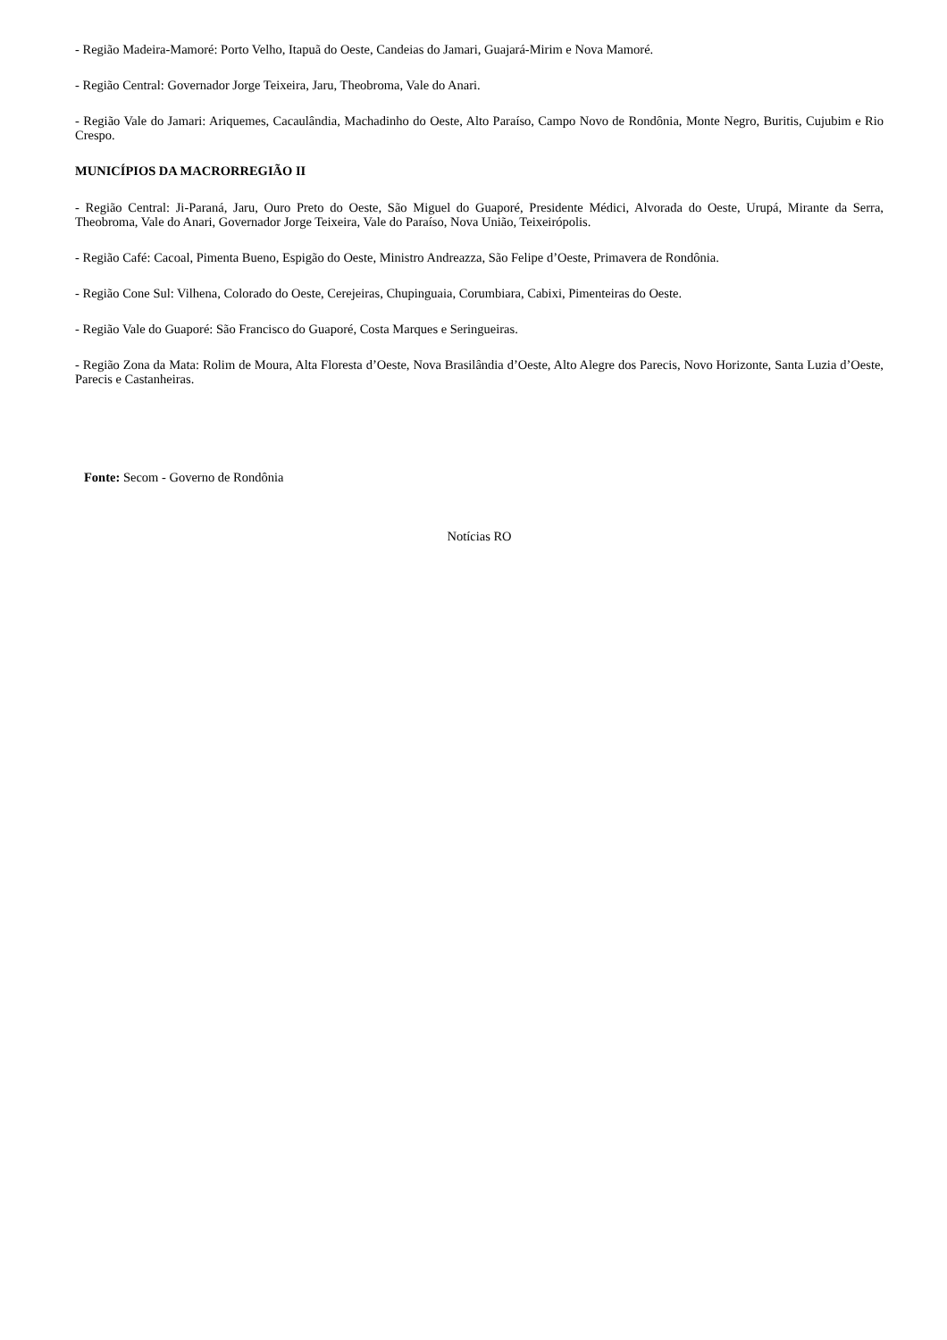- Região Madeira-Mamoré: Porto Velho, Itapuã do Oeste, Candeias do Jamari, Guajará-Mirim e Nova Mamoré.
- Região Central: Governador Jorge Teixeira, Jaru, Theobroma, Vale do Anari.
- Região Vale do Jamari: Ariquemes, Cacaulândia, Machadinho do Oeste, Alto Paraíso, Campo Novo de Rondônia, Monte Negro, Buritis, Cujubim e Rio Crespo.
MUNICÍPIOS DA MACRORREGIÃO II
- Região Central: Ji-Paraná, Jaru, Ouro Preto do Oeste, São Miguel do Guaporé, Presidente Médici, Alvorada do Oeste, Urupá, Mirante da Serra, Theobroma, Vale do Anari, Governador Jorge Teixeira, Vale do Paraíso, Nova União, Teixeirópolis.
- Região Café: Cacoal, Pimenta Bueno, Espigão do Oeste, Ministro Andreazza, São Felipe d’Oeste, Primavera de Rondônia.
- Região Cone Sul: Vilhena, Colorado do Oeste, Cerejeiras, Chupinguaia, Corumbiara, Cabixi, Pimenteiras do Oeste.
- Região Vale do Guaporé: São Francisco do Guaporé, Costa Marques e Seringueiras.
- Região Zona da Mata: Rolim de Moura, Alta Floresta d’Oeste, Nova Brasilândia d’Oeste, Alto Alegre dos Parecis, Novo Horizonte, Santa Luzia d’Oeste, Parecis e Castanheiras.
Fonte: Secom - Governo de Rondônia
Notícias RO